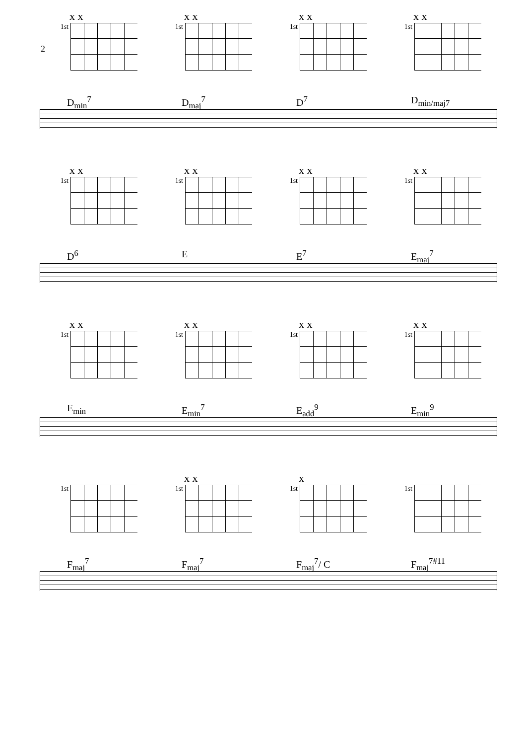2
x x
1st
x x
1st
x x
1st
x x
1st
D<sub>min</sub><sup>7</sup> D<sub>maj</sub><sup>7</sup> D<sup>7</sup> D<sub>min/maj7</sub>
x x
1st
x x
1st
x x
1st
x x
1st
D<sup>6</sup> E E<sup>7</sup> E<sub>maj</sub><sup>7</sup>
x x
1st
x x
1st
x x
1st
x x
1st
E<sub>min</sub> E<sub>min</sub><sup>7</sup> E<sub>add</sub><sup>9</sup> E<sub>min</sub><sup>9</sup>
1st
x x
1st
x
1st
1st
F<sub>maj</sub><sup>7</sup> F<sub>maj</sub><sup>7</sup> F<sub>maj</sub><sup>7</sup>/ C F<sub>maj</sub><sup>7#11</sup>